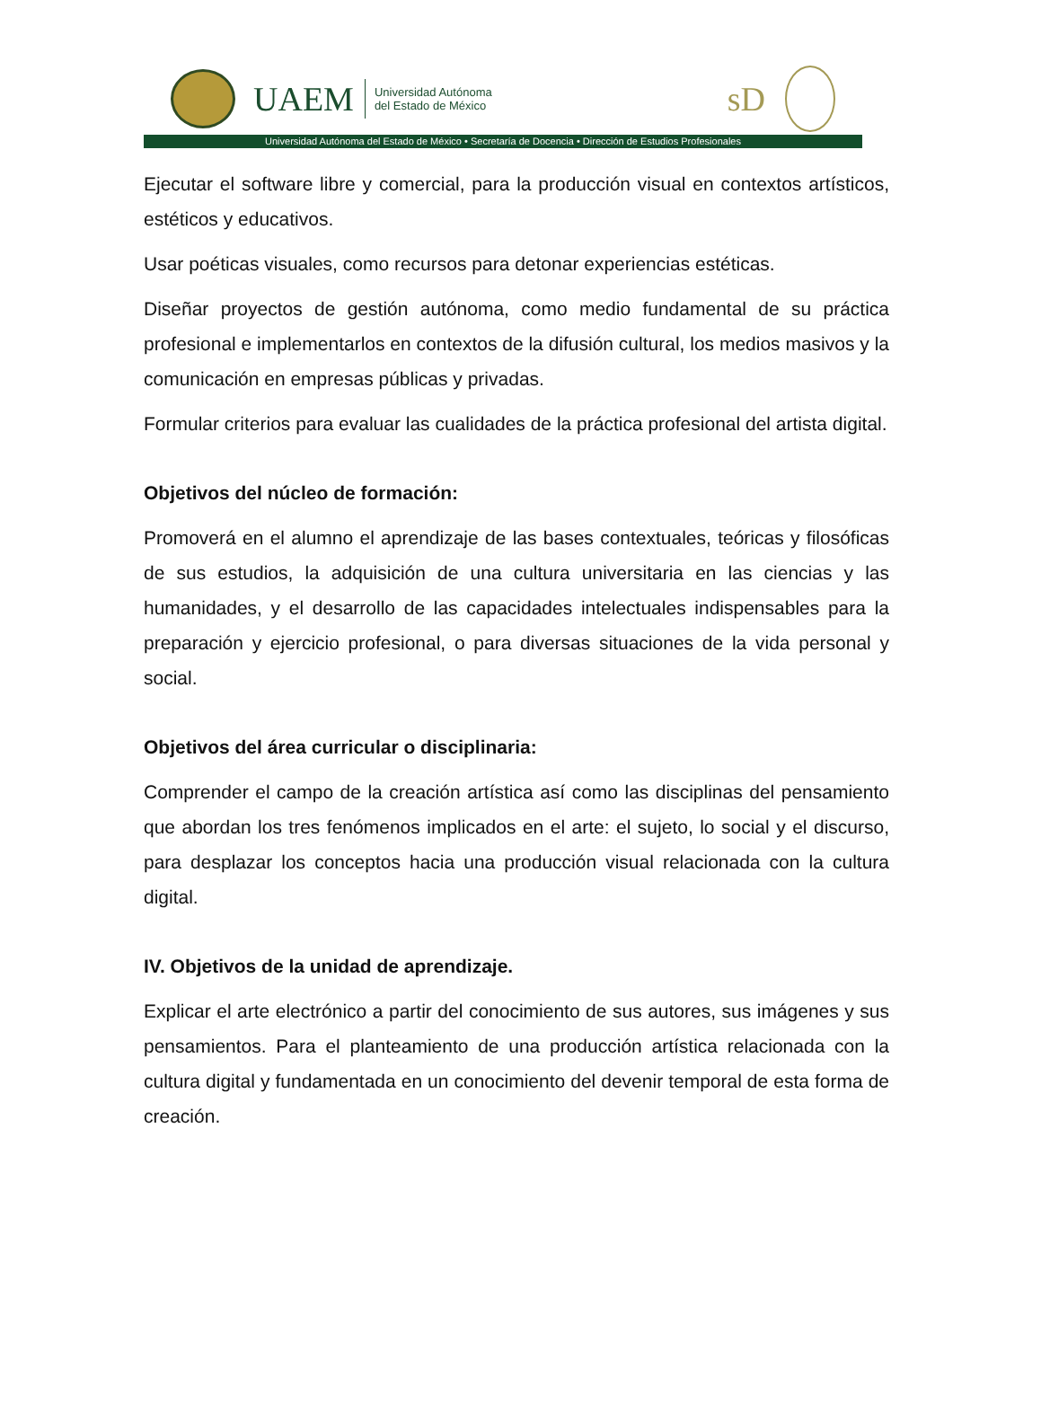UAEM
Universidad Autónoma
del Estado de México
sD
Universidad Autónoma del Estado de México • Secretaría de Docencia • Dirección de Estudios Profesionales
Ejecutar el software libre y comercial, para la producción visual en contextos artísticos, estéticos y educativos.
Usar poéticas visuales, como recursos para detonar experiencias estéticas.
Diseñar proyectos de gestión autónoma, como medio fundamental de su práctica profesional e implementarlos en contextos de la difusión cultural, los medios masivos y la comunicación en empresas públicas y privadas.
Formular criterios para evaluar las cualidades de la práctica profesional del artista digital.
Objetivos del núcleo de formación:
Promoverá en el alumno el aprendizaje de las bases contextuales, teóricas y filosóficas de sus estudios, la adquisición de una cultura universitaria en las ciencias y las humanidades, y el desarrollo de las capacidades intelectuales indispensables para la preparación y ejercicio profesional, o para diversas situaciones de la vida personal y social.
Objetivos del área curricular o disciplinaria:
Comprender el campo de la creación artística así como las disciplinas del pensamiento que abordan los tres fenómenos implicados en el arte: el sujeto, lo social y el discurso, para desplazar los conceptos hacia una producción visual relacionada con la cultura digital.
IV. Objetivos de la unidad de aprendizaje.
Explicar el arte electrónico a partir del conocimiento de sus autores, sus imágenes y sus pensamientos. Para el planteamiento de una producción artística relacionada con la cultura digital y fundamentada en un conocimiento del devenir temporal de esta forma de creación.